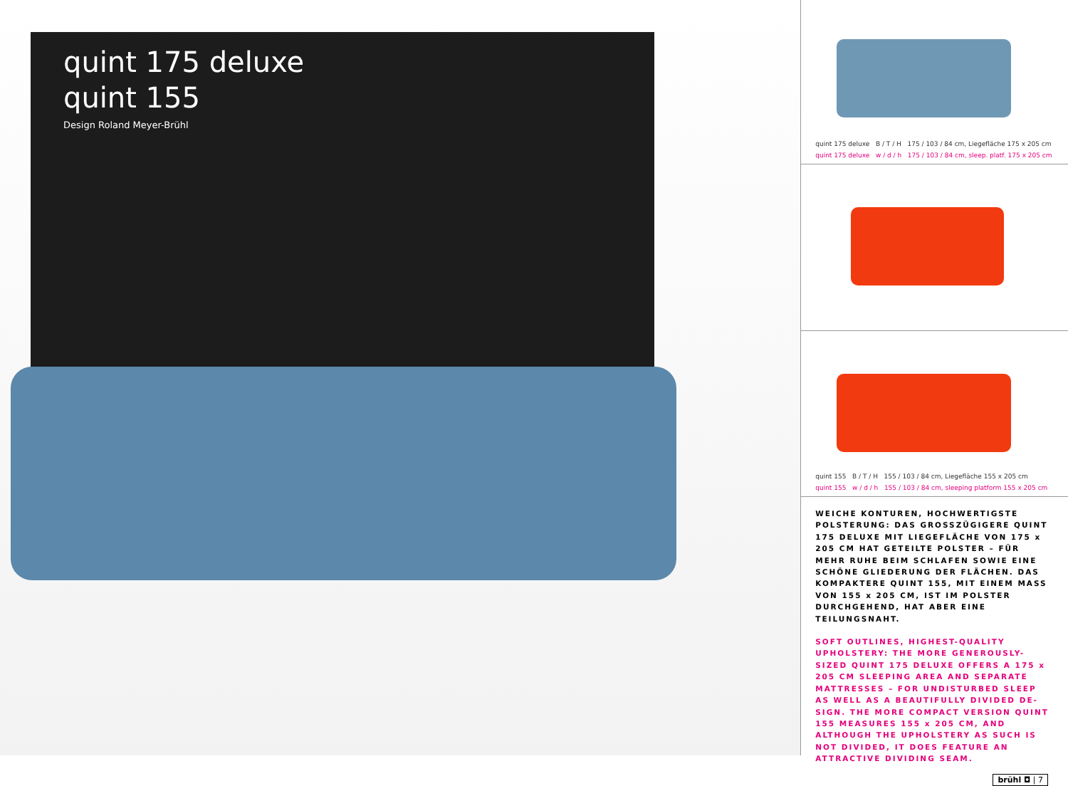quint 175 deluxe
quint 155
Design Roland Meyer-Brühl
quint 175 deluxe B / T / H 175 / 103 / 84 cm, Liegefläche 175 x 205 cm
quint 175 deluxe w / d / h 175 / 103 / 84 cm, sleep. platf. 175 x 205 cm
quint 155 B / T / H 155 / 103 / 84 cm, Liegefläche 155 x 205 cm
quint 155 w / d / h 155 / 103 / 84 cm, sleeping platform 155 x 205 cm
WEICHE KONTUREN, HOCHWERTIGSTE POLSTE­RUNG: DAS GROSSZÜGIGERE QUINT 175 DELUXE MIT LIEGEFLÄCHE VON 175 x 205 CM HAT GETEIL­TE POLSTER – FÜR MEHR RUHE BEIM SCHLAFEN SOWIE EINE SCHÖNE GLIEDERUNG DER FLÄCHEN. DAS KOMPAKTERE QUINT 155, MIT EINEM MASS VON 155 x 205 CM, IST IM POLSTER DURCHGE­HEND, HAT ABER EINE TEILUNGSNAHT.
SOFT OUTLINES, HIGHEST-QUALITY UPHOLSTERY: THE MORE GENEROUSLY-SIZED QUINT 175 DE­LUXE OFFERS A 175 x 205 CM SLEEPING AREA AND SEPARATE MATTRESSES – FOR UNDISTURBED SLEEP AS WELL AS A BEAUTIFULLY DIVIDED DE­SIGN. THE MORE COMPACT VERSION QUINT 155 MEASURES 155 x 205 CM, AND ALTHOUGH THE UPHOLSTERY AS SUCH IS NOT DIVIDED, IT DOES FEATURE AN ATTRACTIVE DIVIDING SEAM.
brühl ◘ | 7